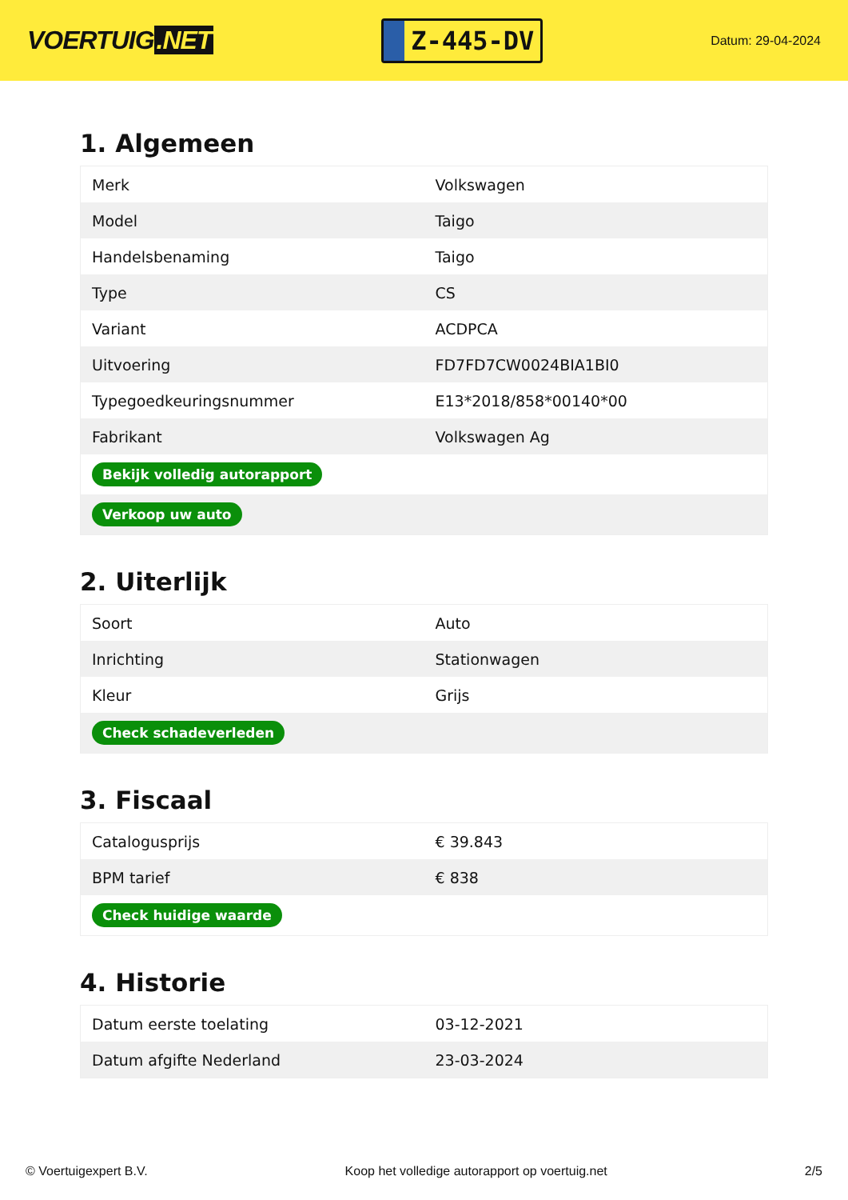VOERTUIG.NET
Z-445-DV
Datum: 29-04-2024
1. Algemeen
| Merk | Volkswagen |
| Model | Taigo |
| Handelsbenaming | Taigo |
| Type | CS |
| Variant | ACDPCA |
| Uitvoering | FD7FD7CW0024BIA1BI0 |
| Typegoedkeuringsnummer | E13*2018/858*00140*00 |
| Fabrikant | Volkswagen Ag |
| Bekijk volledig autorapport | |
| Verkoop uw auto | |
2. Uiterlijk
| Soort | Auto |
| Inrichting | Stationwagen |
| Kleur | Grijs |
| Check schadeverleden | |
3. Fiscaal
| Catalogusprijs | € 39.843 |
| BPM tarief | € 838 |
| Check huidige waarde | |
4. Historie
| Datum eerste toelating | 03-12-2021 |
| Datum afgifte Nederland | 23-03-2024 |
© Voertuigexpert B.V. Koop het volledige autorapport op voertuig.net 2/5